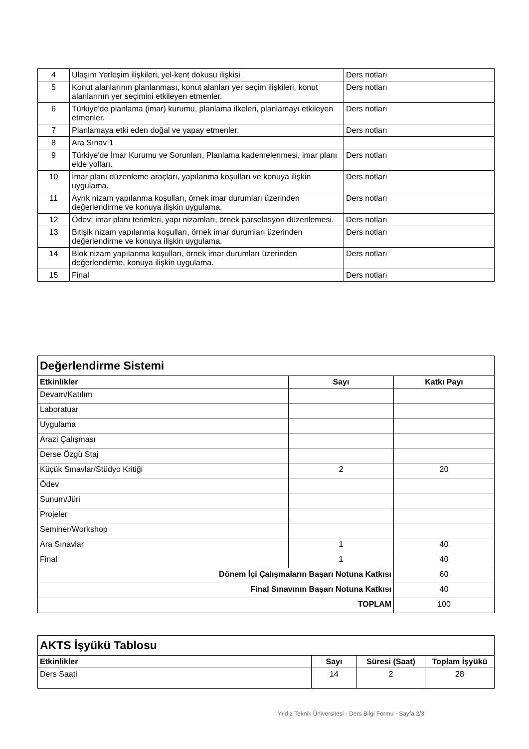| 4 | Ulaşım Yerleşim ilişkileri, yel-kent dokusu ilişkisi | Ders notları |
| 5 | Konut alanlarının planlanması, konut alanları yer seçim ilişkileri, konut alanlarının yer seçimini etkileyen etmenler. | Ders notları |
| 6 | Türkiye'de planlama (imar) kurumu, planlama ilkeleri, planlamayı etkileyen etmenler. | Ders notları |
| 7 | Planlamaya etki eden doğal ve yapay etmenler. | Ders notları |
| 8 | Ara Sınav 1 | |
| 9 | Türkiye'de İmar Kurumu ve Sorunları, Planlama kademelenmesi, imar planı elde yolları. | Ders notları |
| 10 | İmar planı düzenleme araçları, yapılanma koşulları ve konuya ilişkin uygulama. | Ders notları |
| 11 | Ayrık nizam yapılanma koşulları, örnek imar durumları üzerinden değerlendirme ve konuya ilişkin uygulama. | Ders notları |
| 12 | Ödev; imar planı terimleri, yapı nizamları, örnek parselasyon düzenlemesi. | Ders notları |
| 13 | Bitişik nizam yapılanma koşulları, örnek imar durumları üzerinden değerlendirme ve konuya ilişkin uygulama. | Ders notları |
| 14 | Blok nizam yapılanma koşulları, örnek imar durumları üzerinden değerlendirme, konuya ilişkin uygulama. | Ders notları |
| 15 | Final | Ders notları |
| Değerlendirme Sistemi | | |
| Etkinlikler | Sayı | Katkı Payı |
| Devam/Katılım | | |
| Laboratuar | | |
| Uygulama | | |
| Arazi Çalışması | | |
| Derse Özgü Staj | | |
| Küçük Sınavlar/Stüdyo Kritiği | 2 | 20 |
| Ödev | | |
| Sunum/Jüri | | |
| Projeler | | |
| Seminer/Workshop | | |
| Ara Sınavlar | 1 | 40 |
| Final | 1 | 40 |
| Dönem İçi Çalışmaların Başarı Notuna Katkısı | | 60 |
| Final Sınavının Başarı Notuna Katkısı | | 40 |
| TOPLAM | | 100 |
| AKTS İşyükü Tablosu | | | |
| Etkinlikler | Sayı | Süresi (Saat) | Toplam İşyükü |
| Ders Saati | 14 | 2 | 28 |
Yıldız Teknik Üniversitesi - Ders Bilgi Formu - Sayfa 2/3